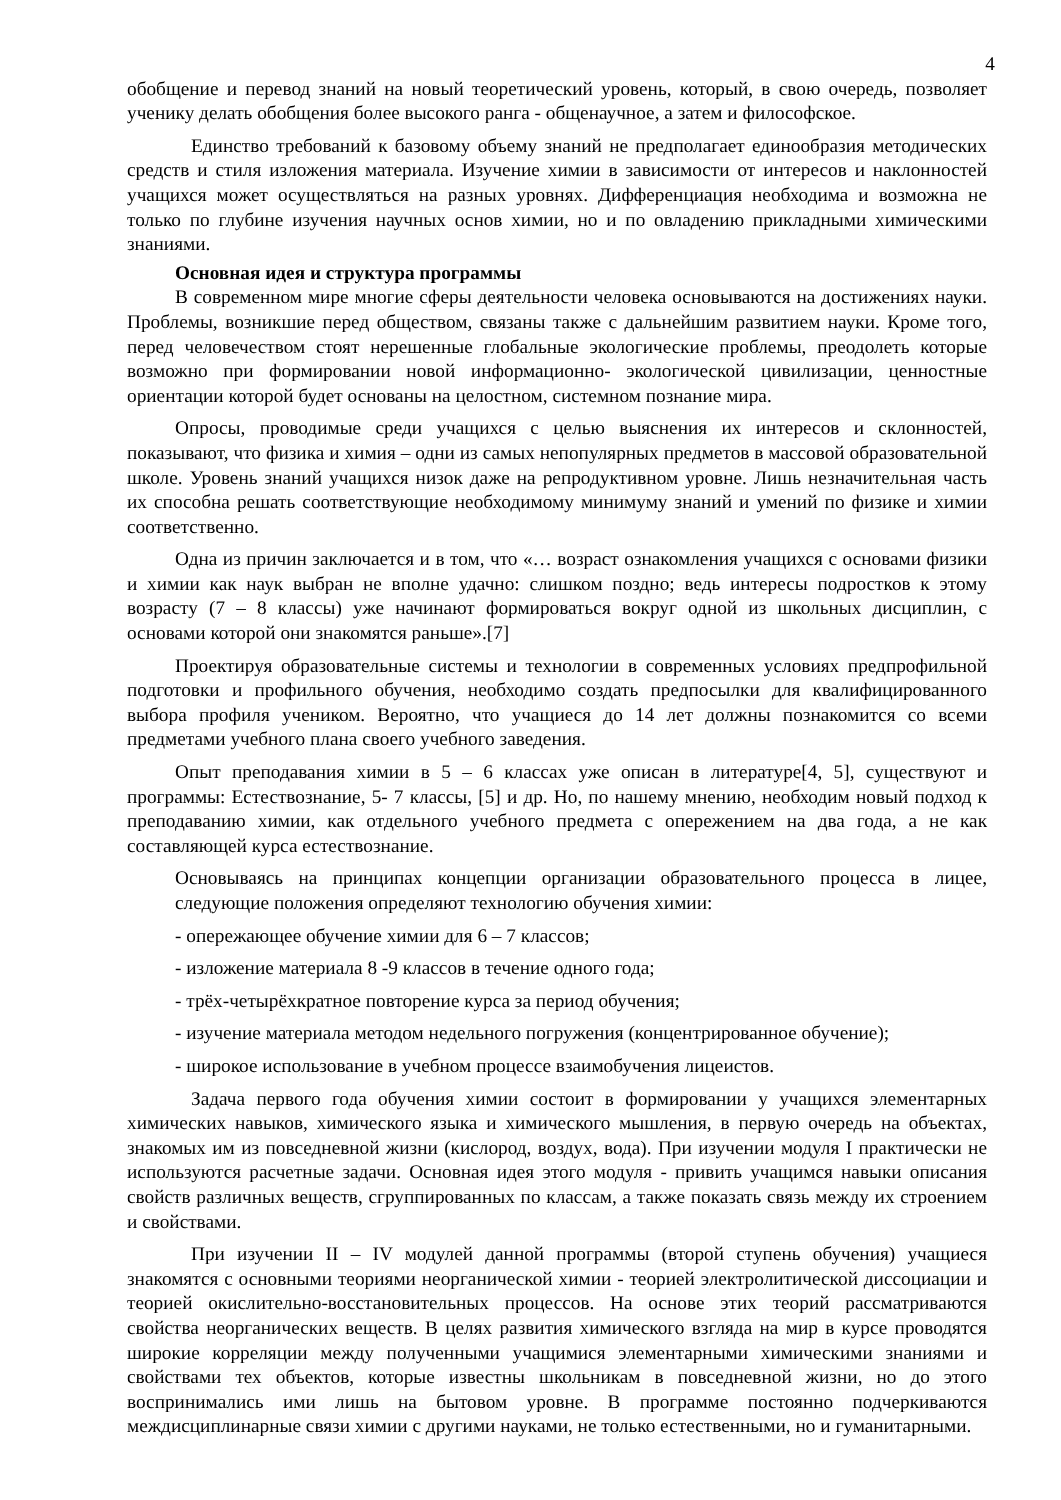4
обобщение и перевод знаний на новый теоретический уровень, который, в свою очередь, позволяет ученику делать обобщения более высокого ранга - общенаучное, а затем и философское.
Единство требований к базовому объему знаний не предполагает единообразия методических средств и стиля изложения материала. Изучение химии в зависимости от интересов и наклонностей учащихся может осуществляться на разных уровнях. Дифференциация необходима и возможна не только по глубине изучения научных основ химии, но и по овладению прикладными химическими знаниями.
Основная идея и структура программы
В современном мире многие сферы деятельности человека основываются на достижениях науки. Проблемы, возникшие перед обществом, связаны также с дальнейшим развитием науки. Кроме того, перед человечеством стоят нерешенные глобальные экологические проблемы, преодолеть которые возможно при формировании новой информационно- экологической цивилизации, ценностные ориентации которой будет основаны на целостном, системном познание мира.
Опросы, проводимые среди учащихся с целью выяснения их интересов и склонностей, показывают, что физика и химия – одни из самых непопулярных предметов в массовой образовательной школе. Уровень знаний учащихся низок даже на репродуктивном уровне. Лишь незначительная часть их способна решать соответствующие необходимому минимуму знаний и умений по физике и химии соответственно.
Одна из причин заключается и в том, что «… возраст ознакомления учащихся с основами физики и химии как наук выбран не вполне удачно: слишком поздно; ведь интересы подростков к этому возрасту (7 – 8 классы) уже начинают формироваться вокруг одной из школьных дисциплин, с основами которой они знакомятся раньше».[7]
Проектируя образовательные системы и технологии в современных условиях предпрофильной подготовки и профильного обучения, необходимо создать предпосылки для квалифицированного выбора профиля учеником. Вероятно, что учащиеся до 14 лет должны познакомится со всеми предметами учебного плана своего учебного заведения.
Опыт преподавания химии в 5 – 6 классах уже описан в литературе[4, 5], существуют и программы: Естествознание, 5- 7 классы, [5] и др. Но, по нашему мнению, необходим новый подход к преподаванию химии, как отдельного учебного предмета с опережением на два года, а не как составляющей курса естествознание.
Основываясь на принципах концепции организации образовательного процесса в лицее, следующие положения определяют технологию обучения химии:
- опережающее обучение химии для 6 – 7 классов;
- изложение материала 8 -9 классов в течение одного года;
- трёх-четырёхкратное повторение курса за период обучения;
- изучение материала методом недельного погружения (концентрированное обучение);
- широкое использование в учебном процессе взаимобучения лицеистов.
Задача первого года обучения химии состоит в формировании у учащихся элементарных химических навыков, химического языка и химического мышления, в первую очередь на объектах, знакомых им из повседневной жизни (кислород, воздух, вода). При изучении модуля I практически не используются расчетные задачи. Основная идея этого модуля - привить учащимся навыки описания свойств различных веществ, сгруппированных по классам, а также показать связь между их строением и свойствами.
При изучении II – IV модулей данной программы (второй ступень обучения) учащиеся знакомятся с основными теориями неорганической химии - теорией электролитической диссоциации и теорией окислительно-восстановительных процессов. На основе этих теорий рассматриваются свойства неорганических веществ. В целях развития химического взгляда на мир в курсе проводятся широкие корреляции между полученными учащимися элементарными химическими знаниями и свойствами тех объектов, которые известны школьникам в повседневной жизни, но до этого воспринимались ими лишь на бытовом уровне. В программе постоянно подчеркиваются междисциплинарные связи химии с другими науками, не только естественными, но и гуманитарными.